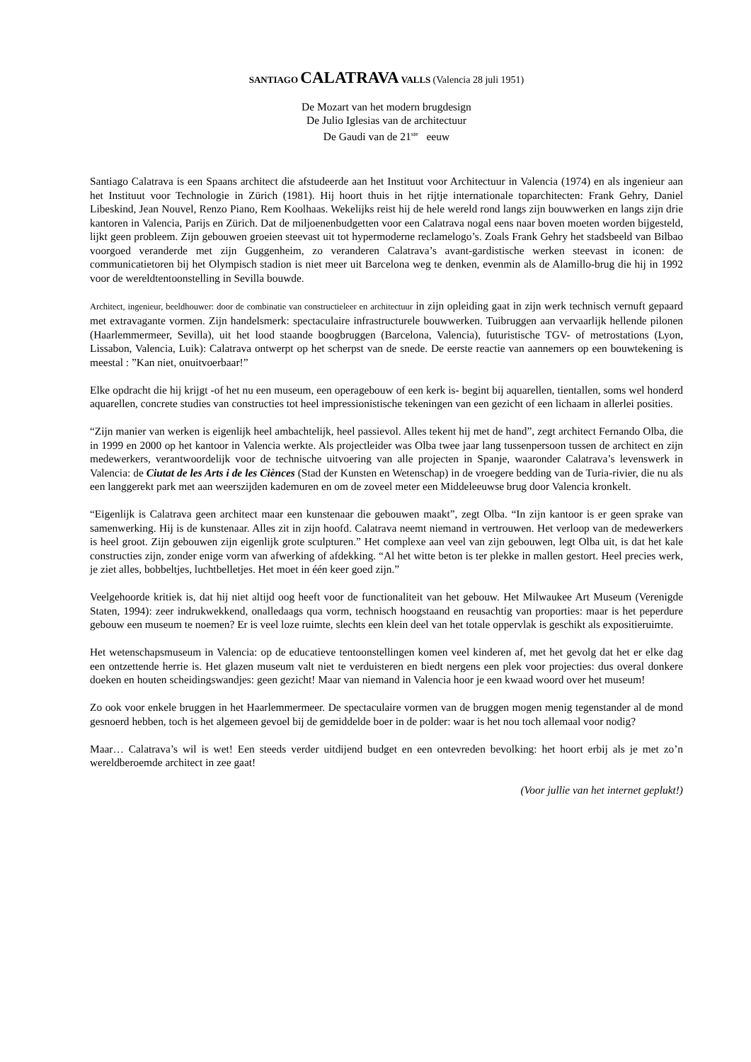SANTIAGO CALATRAVA VALLS (Valencia 28 juli 1951)
De Mozart van het modern brugdesign
De Julio Iglesias van de architectuur
De Gaudi van de 21<sup>ste</sup> eeuw
Santiago Calatrava is een Spaans architect die afstudeerde aan het Instituut voor Architectuur in Valencia (1974) en als ingenieur aan het Instituut voor Technologie in Zürich (1981). Hij hoort thuis in het rijtje internationale toparchitecten: Frank Gehry, Daniel Libeskind, Jean Nouvel, Renzo Piano, Rem Koolhaas. Wekelijks reist hij de hele wereld rond langs zijn bouwwerken en langs zijn drie kantoren in Valencia, Parijs en Zürich. Dat de miljoenenbudgetten voor een Calatrava nogal eens naar boven moeten worden bijgesteld, lijkt geen probleem. Zijn gebouwen groeien steevast uit tot hypermoderne reclamelogo’s. Zoals Frank Gehry het stadsbeeld van Bilbao voorgoed veranderde met zijn Guggenheim, zo veranderen Calatrava’s avant-gardistische werken steevast in iconen: de communicatietoren bij het Olympisch stadion is niet meer uit Barcelona weg te denken, evenmin als de Alamillo-brug die hij in 1992 voor de wereldtentoonstelling in Sevilla bouwde.
Architect, ingenieur, beeldhouwer: door de combinatie van constructieleer en architectuur in zijn opleiding gaat in zijn werk technisch vernuft gepaard met extravagante vormen. Zijn handelsmerk: spectaculaire infrastructurele bouwwerken. Tuibruggen aan vervaarlijk hellende pilonen (Haarlemmermeer, Sevilla), uit het lood staande boogbruggen (Barcelona, Valencia), futuristische TGV- of metrostations (Lyon, Lissabon, Valencia, Luik): Calatrava ontwerpt op het scherpst van de snede. De eerste reactie van aannemers op een bouwtekening is meestal : ”Kan niet, onuitvoerbaar!”
Elke opdracht die hij krijgt -of het nu een museum, een operagebouw of een kerk is- begint bij aquarellen, tientallen, soms wel honderd aquarellen, concrete studies van constructies tot heel impressionistische tekeningen van een gezicht of een lichaam in allerlei posities.
“Zijn manier van werken is eigenlijk heel ambachtelijk, heel passievol. Alles tekent hij met de hand”, zegt architect Fernando Olba, die in 1999 en 2000 op het kantoor in Valencia werkte. Als projectleider was Olba twee jaar lang tussenpersoon tussen de architect en zijn medewerkers, verantwoordelijk voor de technische uitvoering van alle projecten in Spanje, waaronder Calatrava’s levenswerk in Valencia: de Ciutat de les Arts i de les Ciènces (Stad der Kunsten en Wetenschap) in de vroegere bedding van de Turia-rivier, die nu als een langgerekt park met aan weerszijden kademuren en om de zoveel meter een Middeleeuwse brug door Valencia kronkelt.
“Eigenlijk is Calatrava geen architect maar een kunstenaar die gebouwen maakt”, zegt Olba. “In zijn kantoor is er geen sprake van samenwerking. Hij is de kunstenaar. Alles zit in zijn hoofd. Calatrava neemt niemand in vertrouwen. Het verloop van de medewerkers is heel groot. Zijn gebouwen zijn eigenlijk grote sculpturen.” Het complexe aan veel van zijn gebouwen, legt Olba uit, is dat het kale constructies zijn, zonder enige vorm van afwerking of afdekking. “Al het witte beton is ter plekke in mallen gestort. Heel precies werk, je ziet alles, bobbeltjes, luchtbelletjes. Het moet in één keer goed zijn.”
Veelgehoorde kritiek is, dat hij niet altijd oog heeft voor de functionaliteit van het gebouw. Het Milwaukee Art Museum (Verenigde Staten, 1994): zeer indrukwekkend, onalledaags qua vorm, technisch hoogstaand en reusachtig van proporties: maar is het peperdure gebouw een museum te noemen? Er is veel loze ruimte, slechts een klein deel van het totale oppervlak is geschikt als expositieruimte.
Het wetenschapsmuseum in Valencia: op de educatieve tentoonstellingen komen veel kinderen af, met het gevolg dat het er elke dag een ontzettende herrie is. Het glazen museum valt niet te verduisteren en biedt nergens een plek voor projecties: dus overal donkere doeken en houten scheidingswandjes: geen gezicht! Maar van niemand in Valencia hoor je een kwaad woord over het museum!
Zo ook voor enkele bruggen in het Haarlemmermeer. De spectaculaire vormen van de bruggen mogen menig tegenstander al de mond gesnoerd hebben, toch is het algemeen gevoel bij de gemiddelde boer in de polder: waar is het nou toch allemaal voor nodig?
Maar… Calatrava’s wil is wet! Een steeds verder uitdijend budget en een ontevreden bevolking: het hoort erbij als je met zo’n wereldberoemde architect in zee gaat!
(Voor jullie van het internet geplukt!)